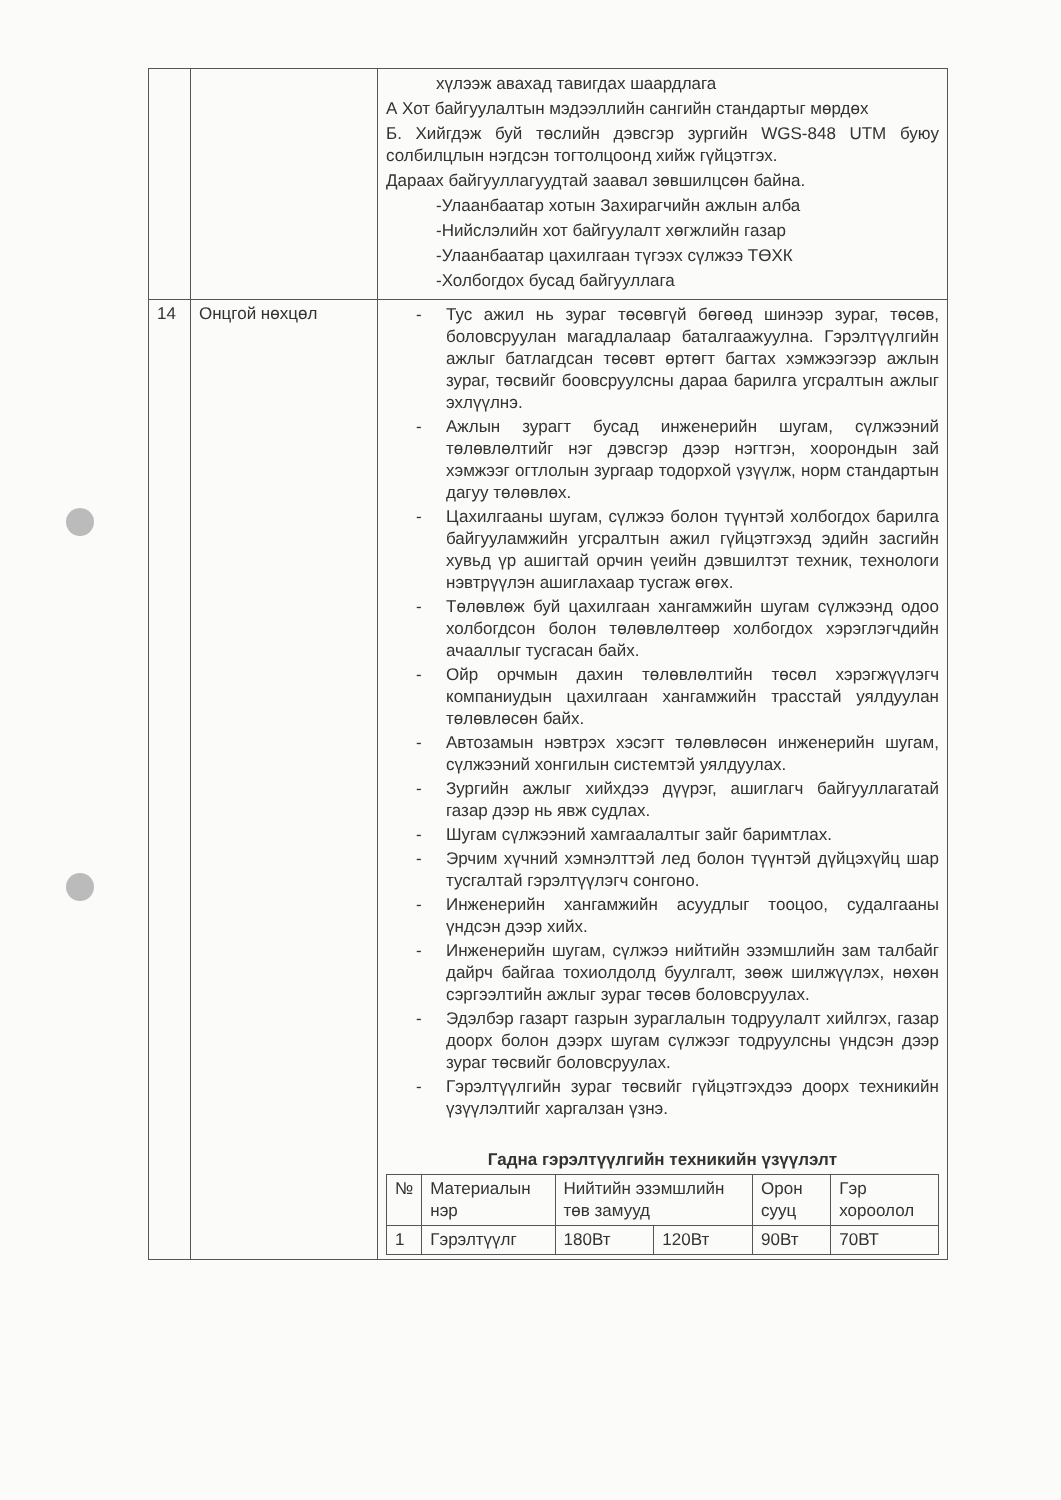| | | хүлээж авахад тавигдах шаардлага А Хот байгуулалтын мэдээллийн сангийн стандартыг мөрдөх Б. Хийгдэж буй төслийн дэвсгэр зургийн WGS-848 UTM буюу солбилцлын нэгдсэн тогтолцоонд хийж гүйцэтгэх. Дараах байгууллагуудтай заавал зөвшилцсөн байна. -Улаанбаатар хотын Захирагчийн ажлын алба -Нийслэлийн хот байгуулалт хөгжлийн газар -Улаанбаатар цахилгаан түгээх сүлжээ ТӨХК -Холбогдох бусад байгууллага |
| 14 | Онцгой нөхцөл | - Тус ажил нь зураг төсөвгүй бөгөөд шинээр зураг, төсөв, боловсруулан магадлалаар баталгаажуулна. Гэрэлтүүлгийн ажлыг батлагдсан төсөвт өртөгт багтах хэмжээгээр ажлын зураг, төсвийг боовсруулсны дараа барилга угсралтын ажлыг эхлүүлнэ. - Ажлын зурагт бусад инженерийн шугам, сүлжээний төлөвлөлтийг нэг дэвсгэр дээр нэгтгэн, хоорондын зай хэмжээг огтлолын зургаар тодорхой үзүүлж, норм стандартын дагуу төлөвлөх. - Цахилгааны шугам, сүлжээ болон түүнтэй холбогдох барилга байгууламжийн угсралтын ажил гүйцэтгэхэд эдийн засгийн хувьд үр ашигтай орчин үеийн дэвшилтэт техник, технологи нэвтрүүлэн ашиглахаар тусгаж өгөх. - Төлөвлөж буй цахилгаан хангамжийн шугам сүлжээнд одоо холбогдсон болон төлөвлөлтөөр холбогдох хэрэглэгчдийн ачааллыг тусгасан байх. - Ойр орчмын дахин төлөвлөлтийн төсөл хэрэгжүүлэгч компаниудын цахилгаан хангамжийн трасстай уялдуулан төлөвлөсөн байх. - Автозамын нэвтрэх хэсэгт төлөвлөсөн инженерийн шугам, сүлжээний хонгилын системтэй уялдуулах. - Зургийн ажлыг хийхдээ дүүрэг, ашиглагч байгууллагатай газар дээр нь явж судлах. - Шугам сүлжээний хамгаалалтыг зайг баримтлах. - Эрчим хүчний хэмнэлттэй лед болон түүнтэй дүйцэхүйц шар тусгалтай гэрэлтүүлэгч сонгоно. - Инженерийн хангамжийн асуудлыг тооцоо, судалгааны үндсэн дээр хийх. - Инженерийн шугам, сүлжээ нийтийн эзэмшлийн зам талбайг дайрч байгаа тохиолдолд буулгалт, зөөж шилжүүлэх, нөхөн сэргээлтийн ажлыг зураг төсөв боловсруулах. - Эдэлбэр газарт газрын зураглалын тодруулалт хийлгэх, газар доорх болон дээрх шугам сүлжээг тодруулсны үндсэн дээр зураг төсвийг боловсруулах. - Гэрэлтүүлгийн зураг төсвийг гүйцэтгэхдээ доорх техникийн үзүүлэлтийг харгалзан үзнэ. Гадна гэрэлтүүлгийн техникийн үзүүлэлт / № / Материалын нэр / Нийтийн эзэмшлийн төв замууд / / Орон сууц / Гэр хороолол / / 1 / Гэрэлтүүлг / 180Вт / 120Вт / 90Вт / 70ВТ / |